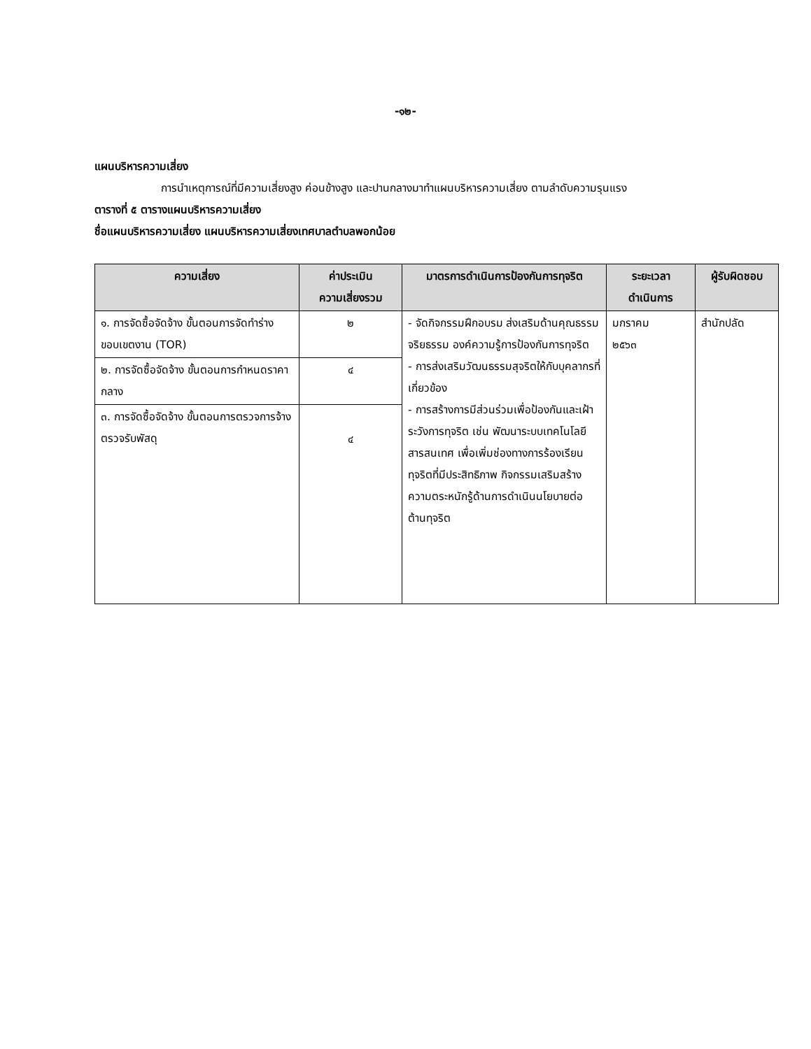-๑๒-
แผนบริหารความเสี่ยง
การนำเหตุการณ์ที่มีความเสี่ยงสูง ค่อนข้างสูง และปานกลางมาทำแผนบริหารความเสี่ยง ตามลำดับความรุนแรง
ตารางที่ ๕ ตารางแผนบริหารความเสี่ยง
ชื่อแผนบริหารความเสี่ยง แผนบริหารความเสี่ยงเทศบาลตำบลพอกน้อย
| ความเสี่ยง | ค่าประเมิน ความเสี่ยงรวม | มาตรการดำเนินการป้องกันการทุจริต | ระยะเวลา ดำเนินการ | ผู้รับผิดชอบ |
| --- | --- | --- | --- | --- |
| ๑. การจัดซื้อจัดจ้าง ขั้นตอนการจัดทำร่างขอบเขตงาน (TOR) | ๒ | - จัดกิจกรรมฝึกอบรม ส่งเสริมด้านคุณธรรม จริยธรรม องค์ความรู้การป้องกันการทุจริต - การส่งเสริมวัฒนธรรมสุจริตให้กับบุคลากรที่เกี่ยวข้อง - การสร้างการมีส่วนร่วมเพื่อป้องกันและเฝ้าระวังการทุจริต เช่น พัฒนาระบบเทคโนโลยีสารสนเทศ เพื่อเพิ่มช่องทางการร้องเรียนทุจริตที่มีประสิทธิภาพ กิจกรรมเสริมสร้างความตระหนักรู้ด้านการดำเนินนโยบายต่อต้านทุจริต | มกราคม ๒๕๖๓ | สำนักปลัด |
| ๒. การจัดซื้อจัดจ้าง ขั้นตอนการกำหนดราคากลาง | ๔ | | | |
| ๓. การจัดซื้อจัดจ้าง ขั้นตอนการตรวจการจ้าง ตรวจรับพัสดุ | ๔ | | | |